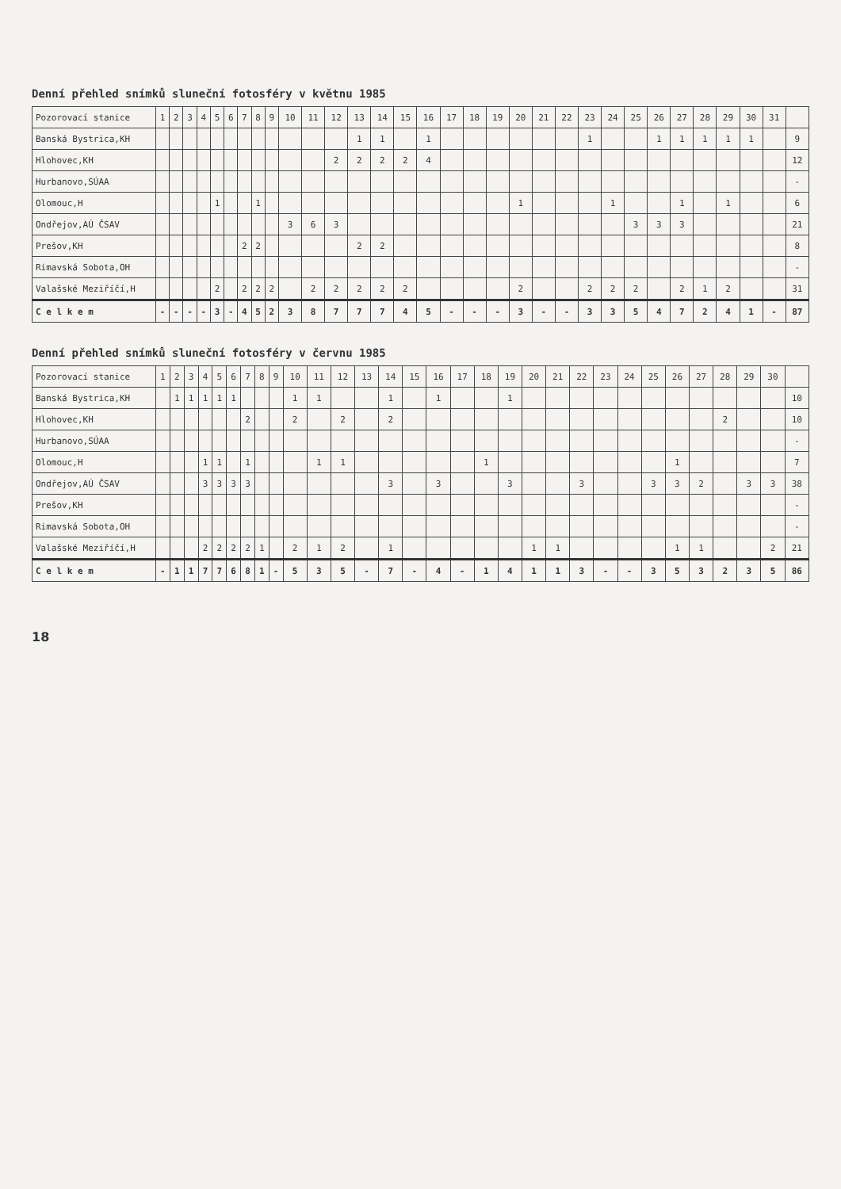Denní přehled snímků sluneční fotosféry v květnu 1985
| Pozorovací stanice | 1 | 2 | 3 | 4 | 5 | 6 | 7 | 8 | 9 | 10 | 11 | 12 | 13 | 14 | 15 | 16 | 17 | 18 | 19 | 20 | 21 | 22 | 23 | 24 | 25 | 26 | 27 | 28 | 29 | 30 | 31 | |
| --- | --- | --- | --- | --- | --- | --- | --- | --- | --- | --- | --- | --- | --- | --- | --- | --- | --- | --- | --- | --- | --- | --- | --- | --- | --- | --- | --- | --- | --- | --- | --- | --- |
| Banská Bystrica,KH | | | | | | | | | | | | | 1 | 1 | | 1 | | | | | | | 1 | | | 1 | 1 | 1 | 1 | 1 | | 9 |
| Hlohovec,KH | | | | | | | | | | | | 2 | 2 | 2 | 2 | 4 | | | | | | | | | | | | | | | | 12 |
| Hurbanovo,SÚAA | | | | | | | | | | | | | | | | | | | | | | | | | | | | | | | | - |
| Olomouc,H | | | | | 1 | | | 1 | | | | | | | | | | | | 1 | | | | 1 | | | 1 | | 1 | | | 6 |
| Ondřejov,AÚ ČSAV | | | | | | | | | | 3 | 6 | 3 | | | | | | | | | | | | | 3 | 3 | 3 | | | | | 21 |
| Prešov,KH | | | | | | | 2 | 2 | | | | | 2 | 2 | | | | | | | | | | | | | | | | | | 8 |
| Rimavská Sobota,OH | | | | | | | | | | | | | | | | | | | | | | | | | | | | | | | | - |
| Valašské Meziříčí,H | | | | | 2 | | 2 | 2 | 2 | | 2 | 2 | 2 | 2 | 2 | | | | | 2 | | | 2 | 2 | 2 | | 2 | 1 | 2 | | | 31 |
| C e l k e m | - | - | - | - | 3 | - | 4 | 5 | 2 | 3 | 8 | 7 | 7 | 7 | 4 | 5 | - | - | - | 3 | - | - | 3 | 3 | 5 | 4 | 7 | 2 | 4 | 1 | - | 87 |
Denní přehled snímků sluneční fotosféry v červnu 1985
| Pozorovací stanice | 1 | 2 | 3 | 4 | 5 | 6 | 7 | 8 | 9 | 10 | 11 | 12 | 13 | 14 | 15 | 16 | 17 | 18 | 19 | 20 | 21 | 22 | 23 | 24 | 25 | 26 | 27 | 28 | 29 | 30 | |
| --- | --- | --- | --- | --- | --- | --- | --- | --- | --- | --- | --- | --- | --- | --- | --- | --- | --- | --- | --- | --- | --- | --- | --- | --- | --- | --- | --- | --- | --- | --- | --- |
| Banská Bystrica,KH | | 1 | 1 | 1 | 1 | 1 | | | | 1 | 1 | | | 1 | | 1 | | | 1 | | | | | | | | | | | | 10 |
| Hlohovec,KH | | | | | | | 2 | | | 2 | | 2 | | 2 | | | | | | | | | | | | | | 2 | | | 10 |
| Hurbanovo,SÚAA | | | | | | | | | | | | | | | | | | | | | | | | | | | | | | | - |
| Olomouc,H | | | | 1 | 1 | | 1 | | | | 1 | 1 | | | | | | 1 | | | | | | | | 1 | | | | | 7 |
| Ondřejov,AÚ ČSAV | | | | 3 | 3 | 3 | 3 | | | | | | | 3 | | 3 | | | 3 | | | 3 | | | 3 | 3 | 2 | | 3 | 3 | 38 |
| Prešov,KH | | | | | | | | | | | | | | | | | | | | | | | | | | | | | | | - |
| Rimavská Sobota,OH | | | | | | | | | | | | | | | | | | | | | | | | | | | | | | | - |
| Valašské Meziříčí,H | | | | 2 | 2 | 2 | 2 | 1 | | 2 | 1 | 2 | | 1 | | | | | | 1 | 1 | | | | | 1 | 1 | | | 2 | 21 |
| C e l k e m | - | 1 | 1 | 7 | 7 | 6 | 8 | 1 | - | 5 | 3 | 5 | - | 7 | - | 4 | - | 1 | 4 | 1 | 1 | 3 | - | - | 3 | 5 | 3 | 2 | 3 | 5 | 86 |
18